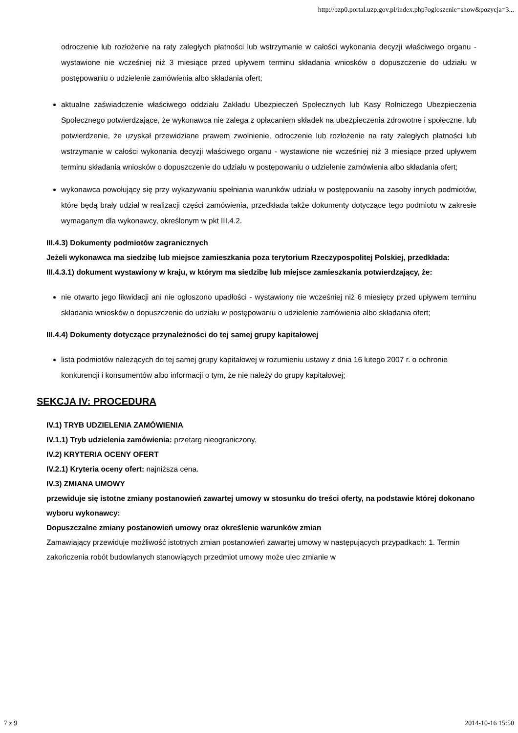http://bzp0.portal.uzp.gov.pl/index.php?ogloszenie=show&pozycja=3...
odroczenie lub rozłożenie na raty zaległych płatności lub wstrzymanie w całości wykonania decyzji właściwego organu - wystawione nie wcześniej niż 3 miesiące przed upływem terminu składania wniosków o dopuszczenie do udziału w postępowaniu o udzielenie zamówienia albo składania ofert;
aktualne zaświadczenie właściwego oddziału Zakładu Ubezpieczeń Społecznych lub Kasy Rolniczego Ubezpieczenia Społecznego potwierdzające, że wykonawca nie zalega z opłacaniem składek na ubezpieczenia zdrowotne i społeczne, lub potwierdzenie, że uzyskał przewidziane prawem zwolnienie, odroczenie lub rozłożenie na raty zaległych płatności lub wstrzymanie w całości wykonania decyzji właściwego organu - wystawione nie wcześniej niż 3 miesiące przed upływem terminu składania wniosków o dopuszczenie do udziału w postępowaniu o udzielenie zamówienia albo składania ofert;
wykonawca powołujący się przy wykazywaniu spełniania warunków udziału w postępowaniu na zasoby innych podmiotów, które będą brały udział w realizacji części zamówienia, przedkłada także dokumenty dotyczące tego podmiotu w zakresie wymaganym dla wykonawcy, określonym w pkt III.4.2.
III.4.3) Dokumenty podmiotów zagranicznych
Jeżeli wykonawca ma siedzibę lub miejsce zamieszkania poza terytorium Rzeczypospolitej Polskiej, przedkłada:
III.4.3.1) dokument wystawiony w kraju, w którym ma siedzibę lub miejsce zamieszkania potwierdzający, że:
nie otwarto jego likwidacji ani nie ogłoszono upadłości - wystawiony nie wcześniej niż 6 miesięcy przed upływem terminu składania wniosków o dopuszczenie do udziału w postępowaniu o udzielenie zamówienia albo składania ofert;
III.4.4) Dokumenty dotyczące przynależności do tej samej grupy kapitałowej
lista podmiotów należących do tej samej grupy kapitałowej w rozumieniu ustawy z dnia 16 lutego 2007 r. o ochronie konkurencji i konsumentów albo informacji o tym, że nie należy do grupy kapitałowej;
SEKCJA IV: PROCEDURA
IV.1) TRYB UDZIELENIA ZAMÓWIENIA
IV.1.1) Tryb udzielenia zamówienia: przetarg nieograniczony.
IV.2) KRYTERIA OCENY OFERT
IV.2.1) Kryteria oceny ofert: najniższa cena.
IV.3) ZMIANA UMOWY
przewiduje się istotne zmiany postanowień zawartej umowy w stosunku do treści oferty, na podstawie której dokonano wyboru wykonawcy:
Dopuszczalne zmiany postanowień umowy oraz określenie warunków zmian
Zamawiający przewiduje możliwość istotnych zmian postanowień zawartej umowy w następujących przypadkach: 1. Termin zakończenia robót budowlanych stanowiących przedmiot umowy może ulec zmianie w
7 z 9 2014-10-16 15:50